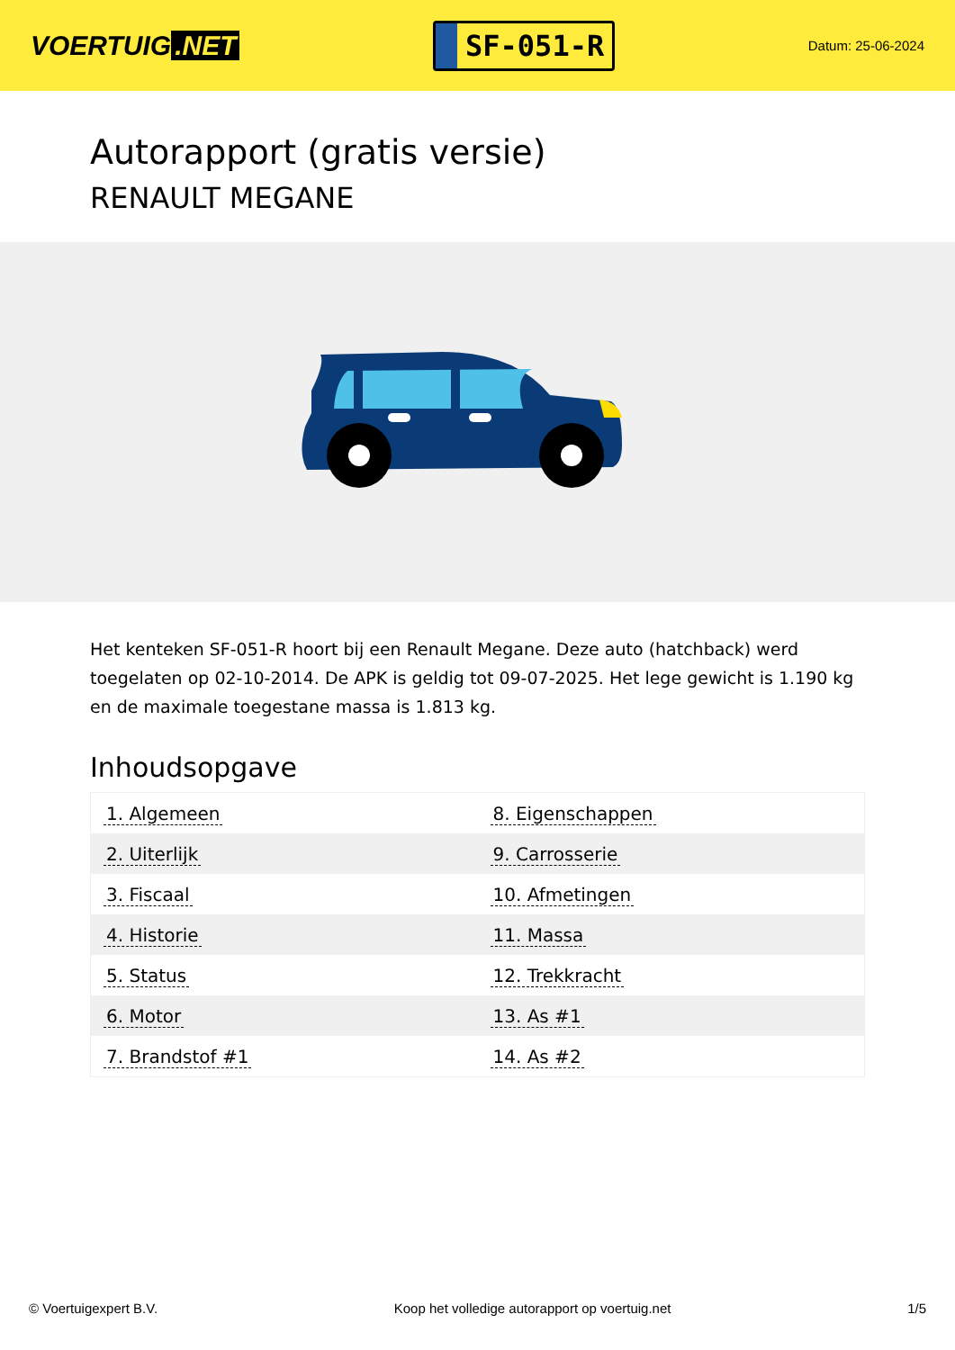VOERTUIG.NET
SF-051-R
Datum: 25-06-2024
Autorapport (gratis versie)
RENAULT MEGANE
Het kenteken SF-051-R hoort bij een Renault Megane. Deze auto (hatchback) werd toegelaten op 02-10-2014. De APK is geldig tot 09-07-2025. Het lege gewicht is 1.190 kg en de maximale toegestane massa is 1.813 kg.
Inhoudsopgave
| 1. Algemeen | 8. Eigenschappen |
| 2. Uiterlijk | 9. Carrosserie |
| 3. Fiscaal | 10. Afmetingen |
| 4. Historie | 11. Massa |
| 5. Status | 12. Trekkracht |
| 6. Motor | 13. As #1 |
| 7. Brandstof #1 | 14. As #2 |
© Voertuigexpert B.V. Koop het volledige autorapport op voertuig.net
1/5